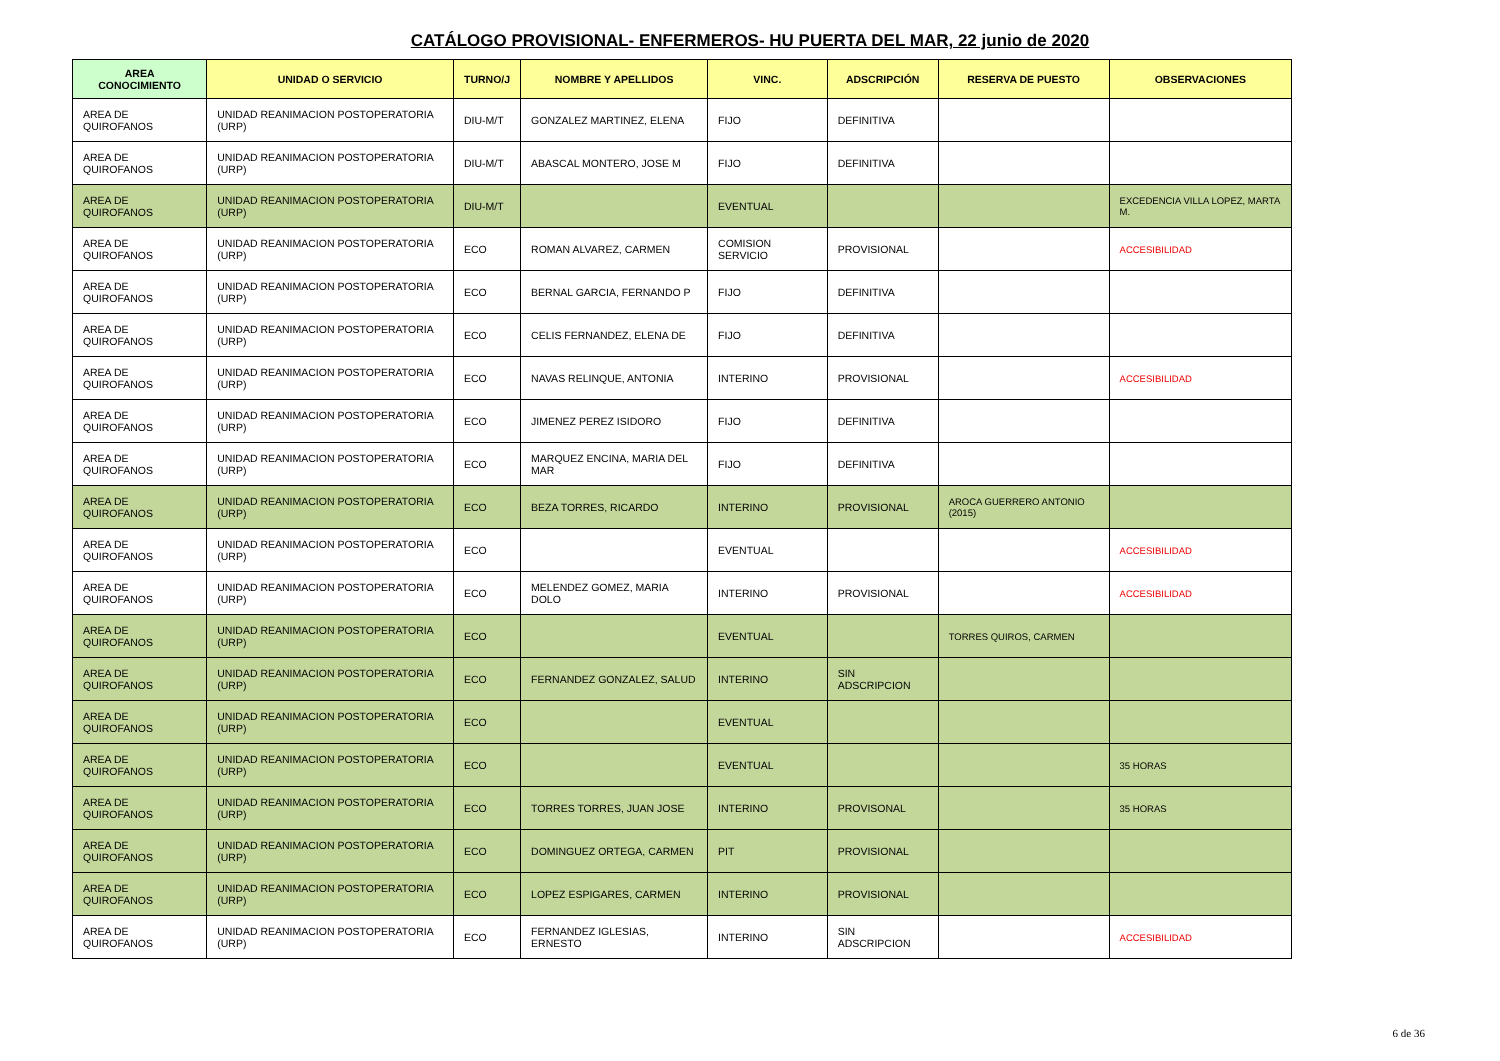CATÁLOGO PROVISIONAL- ENFERMEROS- HU PUERTA DEL MAR, 22 junio de 2020
| AREA CONOCIMIENTO | UNIDAD O SERVICIO | TURNO/J | NOMBRE Y APELLIDOS | VINC. | ADSCRIPCIÓN | RESERVA DE PUESTO | OBSERVACIONES |
| --- | --- | --- | --- | --- | --- | --- | --- |
| AREA DE QUIROFANOS | UNIDAD REANIMACION POSTOPERATORIA (URP) | DIU-M/T | GONZALEZ MARTINEZ, ELENA | FIJO | DEFINITIVA | | |
| AREA DE QUIROFANOS | UNIDAD REANIMACION POSTOPERATORIA (URP) | DIU-M/T | ABASCAL MONTERO, JOSE M | FIJO | DEFINITIVA | | |
| AREA DE QUIROFANOS | UNIDAD REANIMACION POSTOPERATORIA (URP) | DIU-M/T | | EVENTUAL | | | EXCEDENCIA VILLA LOPEZ, MARTA M. |
| AREA DE QUIROFANOS | UNIDAD REANIMACION POSTOPERATORIA (URP) | ECO | ROMAN ALVAREZ, CARMEN | COMISION SERVICIO | PROVISIONAL | | ACCESIBILIDAD |
| AREA DE QUIROFANOS | UNIDAD REANIMACION POSTOPERATORIA (URP) | ECO | BERNAL GARCIA, FERNANDO P | FIJO | DEFINITIVA | | |
| AREA DE QUIROFANOS | UNIDAD REANIMACION POSTOPERATORIA (URP) | ECO | CELIS FERNANDEZ, ELENA DE | FIJO | DEFINITIVA | | |
| AREA DE QUIROFANOS | UNIDAD REANIMACION POSTOPERATORIA (URP) | ECO | NAVAS RELINQUE, ANTONIA | INTERINO | PROVISIONAL | | ACCESIBILIDAD |
| AREA DE QUIROFANOS | UNIDAD REANIMACION POSTOPERATORIA (URP) | ECO | JIMENEZ PEREZ ISIDORO | FIJO | DEFINITIVA | | |
| AREA DE QUIROFANOS | UNIDAD REANIMACION POSTOPERATORIA (URP) | ECO | MARQUEZ ENCINA, MARIA DEL MAR | FIJO | DEFINITIVA | | |
| AREA DE QUIROFANOS | UNIDAD REANIMACION POSTOPERATORIA (URP) | ECO | BEZA TORRES, RICARDO | INTERINO | PROVISIONAL | AROCA GUERRERO ANTONIO (2015) | |
| AREA DE QUIROFANOS | UNIDAD REANIMACION POSTOPERATORIA (URP) | ECO | | EVENTUAL | | | ACCESIBILIDAD |
| AREA DE QUIROFANOS | UNIDAD REANIMACION POSTOPERATORIA (URP) | ECO | MELENDEZ GOMEZ, MARIA DOLO | INTERINO | PROVISIONAL | | ACCESIBILIDAD |
| AREA DE QUIROFANOS | UNIDAD REANIMACION POSTOPERATORIA (URP) | ECO | | EVENTUAL | | TORRES QUIROS, CARMEN | |
| AREA DE QUIROFANOS | UNIDAD REANIMACION POSTOPERATORIA (URP) | ECO | FERNANDEZ GONZALEZ, SALUD | INTERINO | SIN ADSCRIPCION | | |
| AREA DE QUIROFANOS | UNIDAD REANIMACION POSTOPERATORIA (URP) | ECO | | EVENTUAL | | | |
| AREA DE QUIROFANOS | UNIDAD REANIMACION POSTOPERATORIA (URP) | ECO | | EVENTUAL | | | 35 HORAS |
| AREA DE QUIROFANOS | UNIDAD REANIMACION POSTOPERATORIA (URP) | ECO | TORRES TORRES, JUAN JOSE | INTERINO | PROVISONAL | | 35 HORAS |
| AREA DE QUIROFANOS | UNIDAD REANIMACION POSTOPERATORIA (URP) | ECO | DOMINGUEZ ORTEGA, CARMEN | PIT | PROVISIONAL | | |
| AREA DE QUIROFANOS | UNIDAD REANIMACION POSTOPERATORIA (URP) | ECO | LOPEZ ESPIGARES, CARMEN | INTERINO | PROVISIONAL | | |
| AREA DE QUIROFANOS | UNIDAD REANIMACION POSTOPERATORIA (URP) | ECO | FERNANDEZ IGLESIAS, ERNESTO | INTERINO | SIN ADSCRIPCION | | ACCESIBILIDAD |
6 de 36